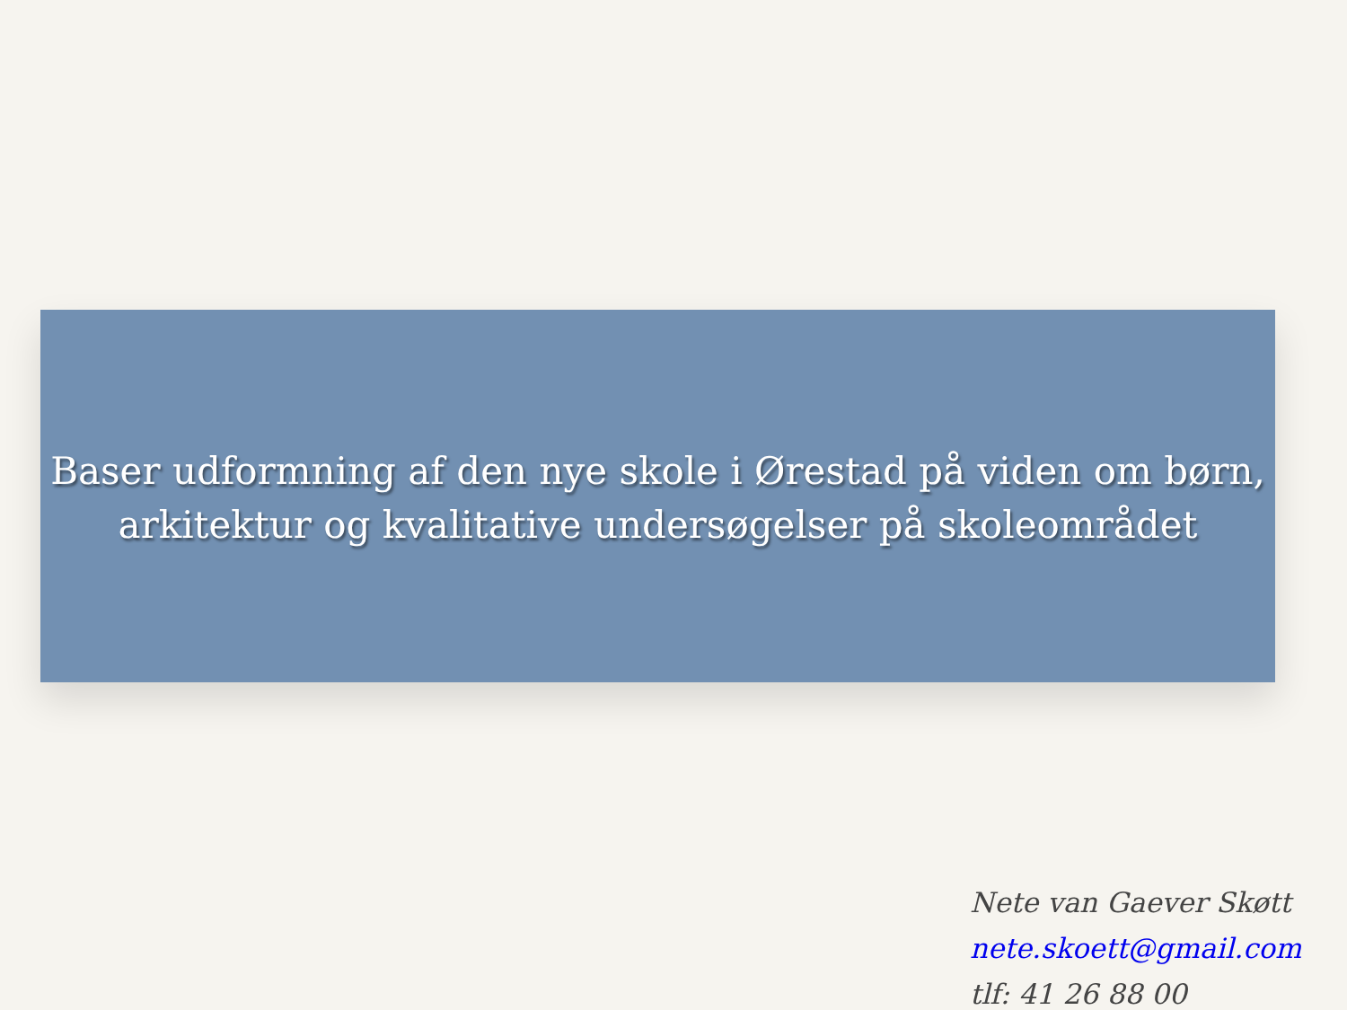Baser udformning af den nye skole i Ørestad på viden om børn,
arkitektur og kvalitative undersøgelser på skoleområdet
Nete van Gaever Skøtt
nete.skoett@gmail.com
tlf: 41 26 88 00